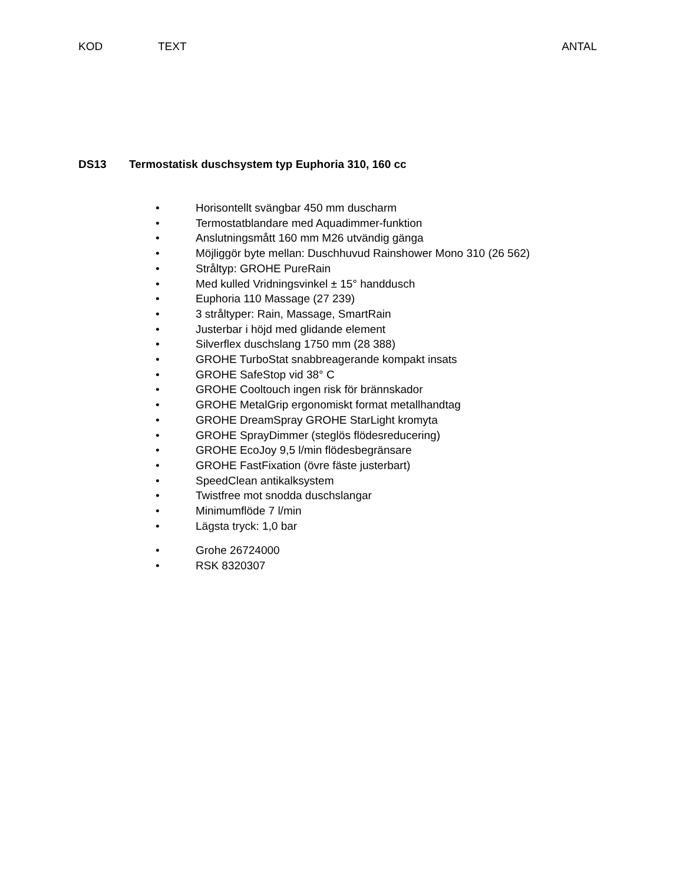KOD TEXT ANTAL
DS13 Termostatisk duschsystem typ Euphoria 310, 160 cc
• Horisontellt svängbar 450 mm duscharm
• Termostatblandare med Aquadimmer-funktion
• Anslutningsmått 160 mm M26 utvändig gänga
• Möjliggör byte mellan: Duschhuvud Rainshower Mono 310 (26 562)
• Stråltyp: GROHE PureRain
• Med kulled Vridningsvinkel ± 15° handdusch
• Euphoria 110 Massage (27 239)
• 3 stråltyper: Rain, Massage, SmartRain
• Justerbar i höjd med glidande element
• Silverflex duschslang 1750 mm (28 388)
• GROHE TurboStat snabbreagerande kompakt insats
• GROHE SafeStop vid 38° C
• GROHE Cooltouch ingen risk för brännskador
• GROHE MetalGrip ergonomiskt format metallhandtag
• GROHE DreamSpray GROHE StarLight kromyta
• GROHE SprayDimmer (steglös flödesreducering)
• GROHE EcoJoy 9,5 l/min flödesbegränsare
• GROHE FastFixation (övre fäste justerbart)
• SpeedClean antikalksystem
• Twistfree mot snodda duschslangar
• Minimumflöde 7 l/min
• Lägsta tryck: 1,0 bar
• Grohe 26724000
• RSK 8320307